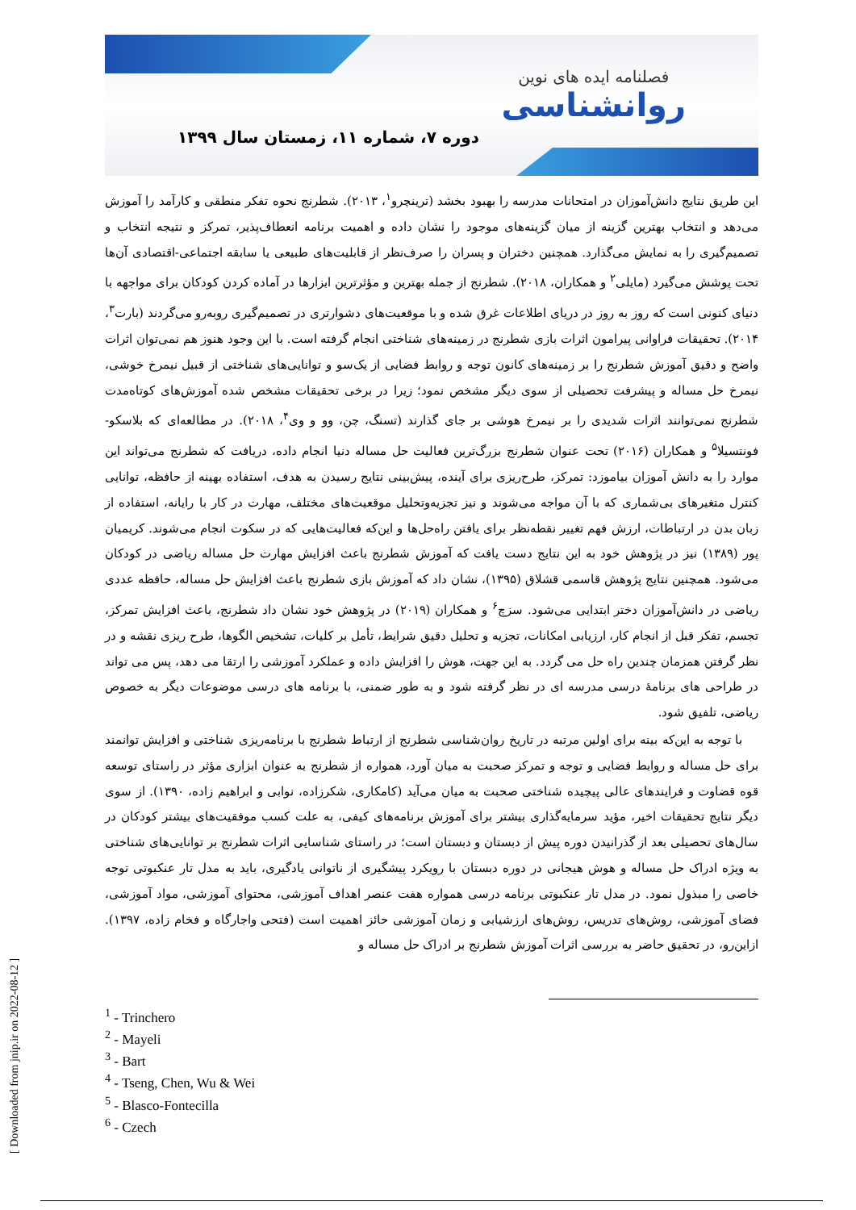فصلنامه ایده های نوین
روانشناسی
دوره ۷، شماره ۱۱، زمستان سال ۱۳۹۹
این طریق نتایج دانش‌آموزان در امتحانات مدرسه را بهبود بخشد (ترینچرو<sup>۱</sup>، ۲۰۱۳). شطرنج نحوه تفکر منطقی و کارآمد را آموزش می‌دهد و انتخاب بهترین گزینه از میان گزینه‌های موجود را نشان داده و اهمیت برنامه انعطاف‌پذیر، تمرکز و نتیجه انتخاب و تصمیم‌گیری را به نمایش می‌گذارد. همچنین دختران و پسران را صرف‌نظر از قابلیت‌های طبیعی یا سابقه اجتماعی-اقتصادی آن‌ها تحت پوشش می‌گیرد (مایلی<sup>۲</sup> و همکاران، ۲۰۱۸). شطرنج از جمله بهترین و مؤثرترین ابزارها در آماده کردن کودکان برای مواجهه با دنیای کنونی است که روز به روز در دریای اطلاعات غرق شده و با موقعیت‌های دشوارتری در تصمیم‌گیری روبه‌رو می‌گردند (بارت<sup>۳</sup>، ۲۰۱۴). تحقیقات فراوانی پیرامون اثرات بازی شطرنج در زمینه‌های شناختی انجام گرفته است. با این وجود هنوز هم نمی‌توان اثرات واضح و دقیق آموزش شطرنج را بر زمینه‌های کانون توجه و روابط فضایی از یک‌سو و توانایی‌های شناختی از قبیل نیمرخ خوشی، نیمرخ حل مساله و پیشرفت تحصیلی از سوی دیگر مشخص نمود؛ زیرا در برخی تحقیقات مشخص شده آموزش‌های کوتاه‌مدت شطرنج نمی‌توانند اثرات شدیدی را بر نیمرخ هوشی بر جای گذارند (تسنگ، چن، وو و وی<sup>۴</sup>، ۲۰۱۸). در مطالعه‌ای که بلاسکو-فونتسیلا<sup>۵</sup> و همکاران (۲۰۱۶) تحت عنوان شطرنج بزرگ‌ترین فعالیت حل مساله دنیا انجام داده، دریافت که شطرنج می‌تواند این موارد را به دانش آموزان بیاموزد: تمرکز، طرح‌ریزی برای آینده، پیش‌بینی نتایج رسیدن به هدف، استفاده بهینه از حافظه، توانایی کنترل متغیرهای بی‌شماری که با آن مواجه می‌شوند و نیز تجزیه‌وتحلیل موقعیت‌های مختلف، مهارت در کار با رایانه، استفاده از زبان بدن در ارتباطات، ارزش فهم تغییر نقطه‌نظر برای یافتن راه‌حل‌ها و این‌که فعالیت‌هایی که در سکوت انجام می‌شوند. کریمیان پور (۱۳۸۹) نیز در پژوهش خود به این نتایج دست یافت که آموزش شطرنج باعث افزایش مهارت حل مساله ریاضی در کودکان می‌شود. همچنین نتایج پژوهش قاسمی قشلاق (۱۳۹۵)، نشان داد که آموزش بازی شطرنج باعث افزایش حل مساله، حافظه عددی ریاضی در دانش‌آموزان دختر ابتدایی می‌شود. سزچ<sup>۶</sup> و همکاران (۲۰۱۹) در پژوهش خود نشان داد شطرنج، باعث افزایش تمرکز، تجسم، تفکر قبل از انجام کار، ارزیابی امکانات، تجزیه و تحلیل دقیق شرایط، تأمل بر کلیات، تشخیص الگوها، طرح ریزی نقشه و در نظر گرفتن همزمان چندین راه حل می گردد. به این جهت، هوش را افزایش داده و عملکرد آموزشی را ارتقا می دهد، پس می تواند در طراحی های برنامهٔ درسی مدرسه ای در نظر گرفته شود و به طور ضمنی، با برنامه های درسی موضوعات دیگر به خصوص ریاضی، تلفیق شود.
با توجه به این‌که بینه برای اولین مرتبه در تاریخ روان‌شناسی شطرنج از ارتباط شطرنج با برنامه‌ریزی شناختی و افزایش توانمند برای حل مساله و روابط فضایی و توجه و تمرکز صحبت به میان آورد، همواره از شطرنج به عنوان ابزاری مؤثر در راستای توسعه قوه قضاوت و فرایندهای عالی پیچیده شناختی صحبت به میان می‌آید (کامکاری، شکرزاده، نوابی و ابراهیم زاده، ۱۳۹۰). از سوی دیگر نتایج تحقیقات اخیر، مؤید سرمایه‌گذاری بیشتر برای آموزش برنامه‌های کیفی، به علت کسب موفقیت‌های بیشتر کودکان در سال‌های تحصیلی بعد از گذرانیدن دوره پیش از دبستان و دبستان است؛ در راستای شناسایی اثرات شطرنج بر توانایی‌های شناختی به ویژه ادراک حل مساله و هوش هیجانی در دوره دبستان با رویکرد پیشگیری از ناتوانی یادگیری، باید به مدل تار عنکبوتی توجه خاصی را مبذول نمود. در مدل تار عنکبوتی برنامه درسی همواره هفت عنصر اهداف آموزشی، محتوای آموزشی، مواد آموزشی، فضای آموزشی، روش‌های تدریس، روش‌های ارزشیابی و زمان آموزشی حائز اهمیت است (فتحی واجارگاه و فخام زاده، ۱۳۹۷). ازاین‌رو، در تحقیق حاضر به بررسی اثرات آموزش شطرنج بر ادراک حل مساله و
<sup>1</sup> - Trinchero
<sup>2</sup> - Mayeli
<sup>3</sup> - Bart
<sup>4</sup> - Tseng, Chen, Wu & Wei
<sup>5</sup> - Blasco-Fontecilla
<sup>6</sup> - Czech
[ Downloaded from jnip.ir on 2022-08-12 ]